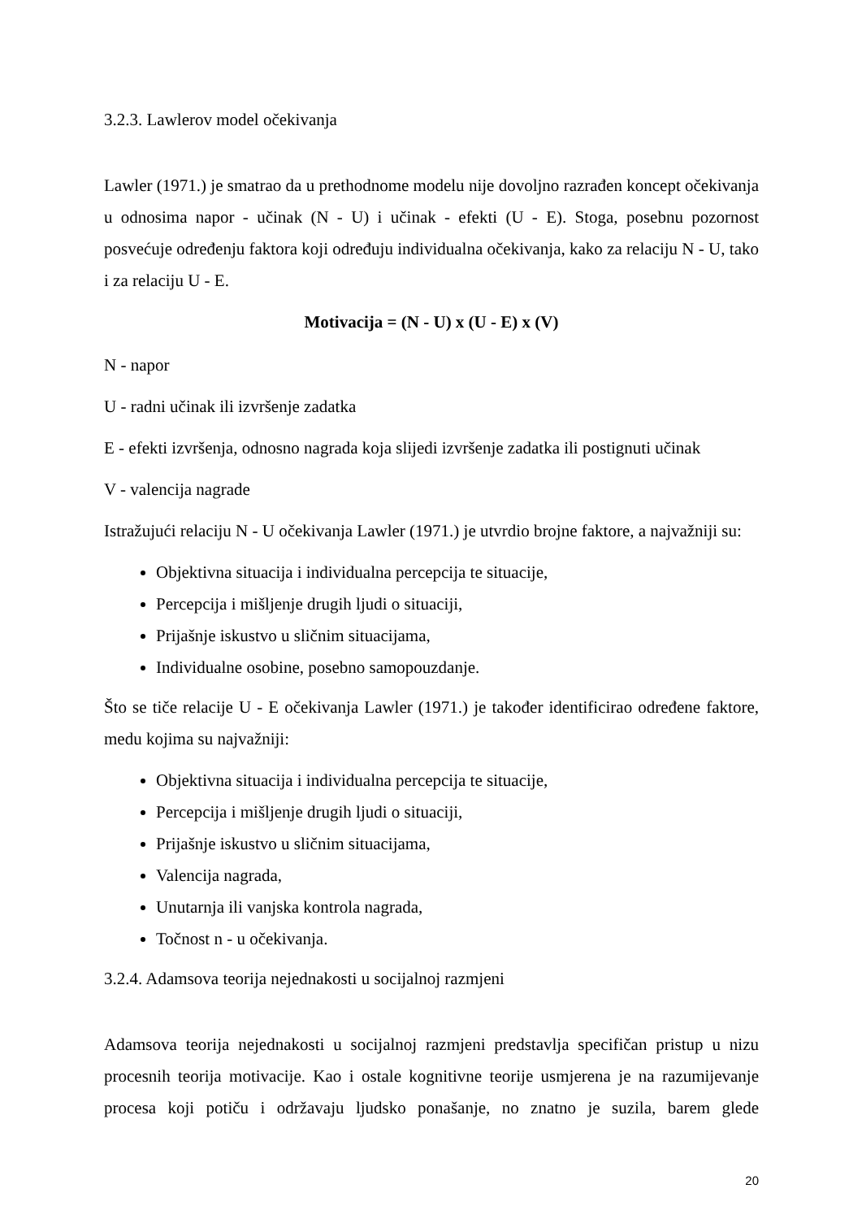3.2.3. Lawlerov model očekivanja
Lawler (1971.) je smatrao da u prethodnome modelu nije dovoljno razrađen koncept očekivanja u odnosima napor - učinak (N - U) i učinak - efekti (U - E). Stoga, posebnu pozornost posvećuje određenju faktora koji određuju individualna očekivanja, kako za relaciju N - U, tako i za relaciju U - E.
Motivacija = (N - U) x (U - E) x (V)
N - napor
U - radni učinak ili izvršenje zadatka
E - efekti izvršenja, odnosno nagrada koja slijedi izvršenje zadatka ili postignuti učinak
V - valencija nagrade
Istražujući relaciju N - U očekivanja Lawler (1971.) je utvrdio brojne faktore, a najvažniji su:
Objektivna situacija i individualna percepcija te situacije,
Percepcija i mišljenje drugih ljudi o situaciji,
Prijašnje iskustvo u sličnim situacijama,
Individualne osobine, posebno samopouzdanje.
Što se tiče relacije U - E očekivanja Lawler (1971.) je također identificirao određene faktore, medu kojima su najvažniji:
Objektivna situacija i individualna percepcija te situacije,
Percepcija i mišljenje drugih ljudi o situaciji,
Prijašnje iskustvo u sličnim situacijama,
Valencija nagrada,
Unutarnja ili vanjska kontrola nagrada,
Točnost n - u očekivanja.
3.2.4. Adamsova teorija nejednakosti u socijalnoj razmjeni
Adamsova teorija nejednakosti u socijalnoj razmjeni predstavlja specifičan pristup u nizu procesnih teorija motivacije. Kao i ostale kognitivne teorije usmjerena je na razumijevanje procesa koji potiču i održavaju ljudsko ponašanje, no znatno je suzila, barem glede
20